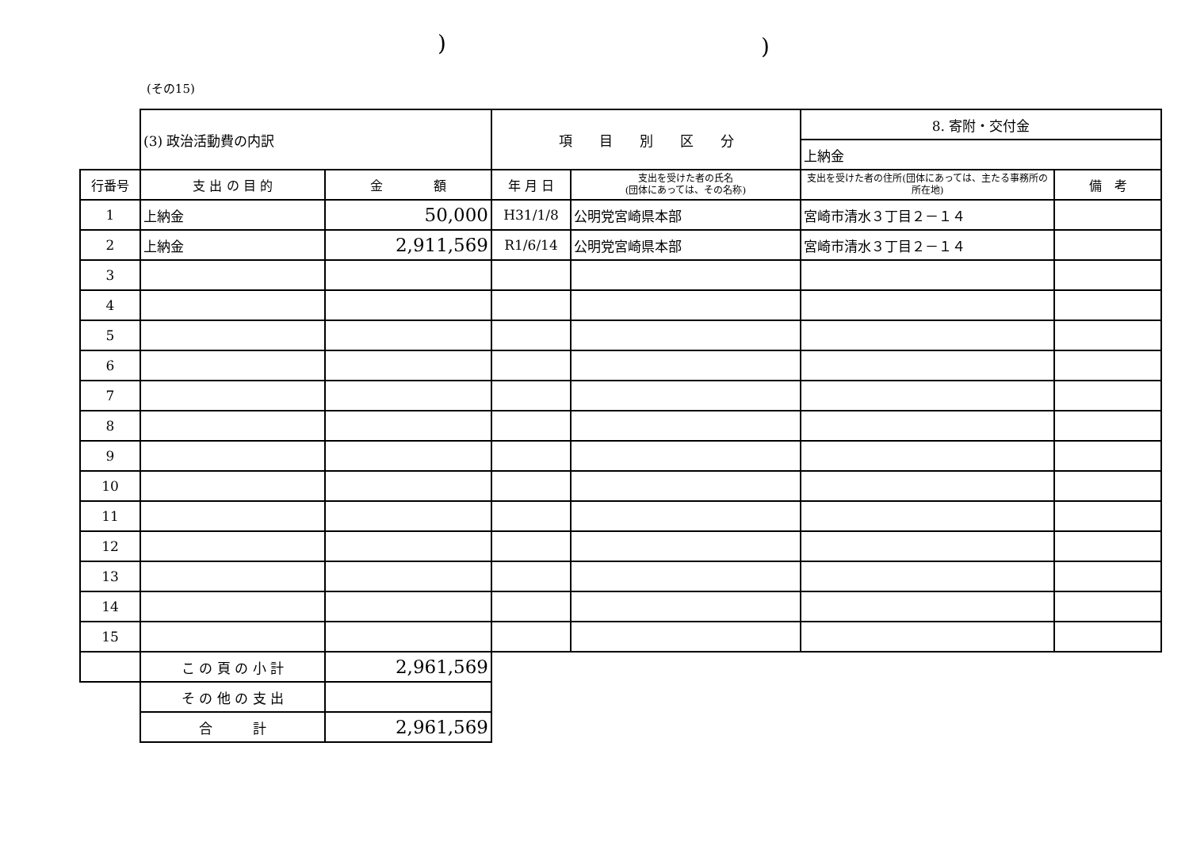))
(その15)
| | (3) 政治活動費の内訳 | | 項 目 別 区 分 | | 8. 寄附・交付金 | |
| | | | | | 上納金 | |
| 行番号 | 支 出 の 目 的 | 金 額 | 年 月 日 | 支出を受けた者の氏名 (団体にあっては、その名称) | 支出を受けた者の住所(団体にあっては、主たる事務所の所在地) | 備 考 |
| 1 | 上納金 | 50,000 | H31/1/8 | 公明党宮崎県本部 | 宮崎市清水３丁目２－１４ | |
| 2 | 上納金 | 2,911,569 | R1/6/14 | 公明党宮崎県本部 | 宮崎市清水３丁目２－１４ | |
| 3 | | | | | | |
| 4 | | | | | | |
| 5 | | | | | | |
| 6 | | | | | | |
| 7 | | | | | | |
| 8 | | | | | | |
| 9 | | | | | | |
| 10 | | | | | | |
| 11 | | | | | | |
| 12 | | | | | | |
| 13 | | | | | | |
| 14 | | | | | | |
| 15 | | | | | | |
| | こ の 頁 の 小 計 | 2,961,569 | | | | |
| | そ の 他 の 支 出 | | | | | |
| | 合 計 | 2,961,569 | | | | |